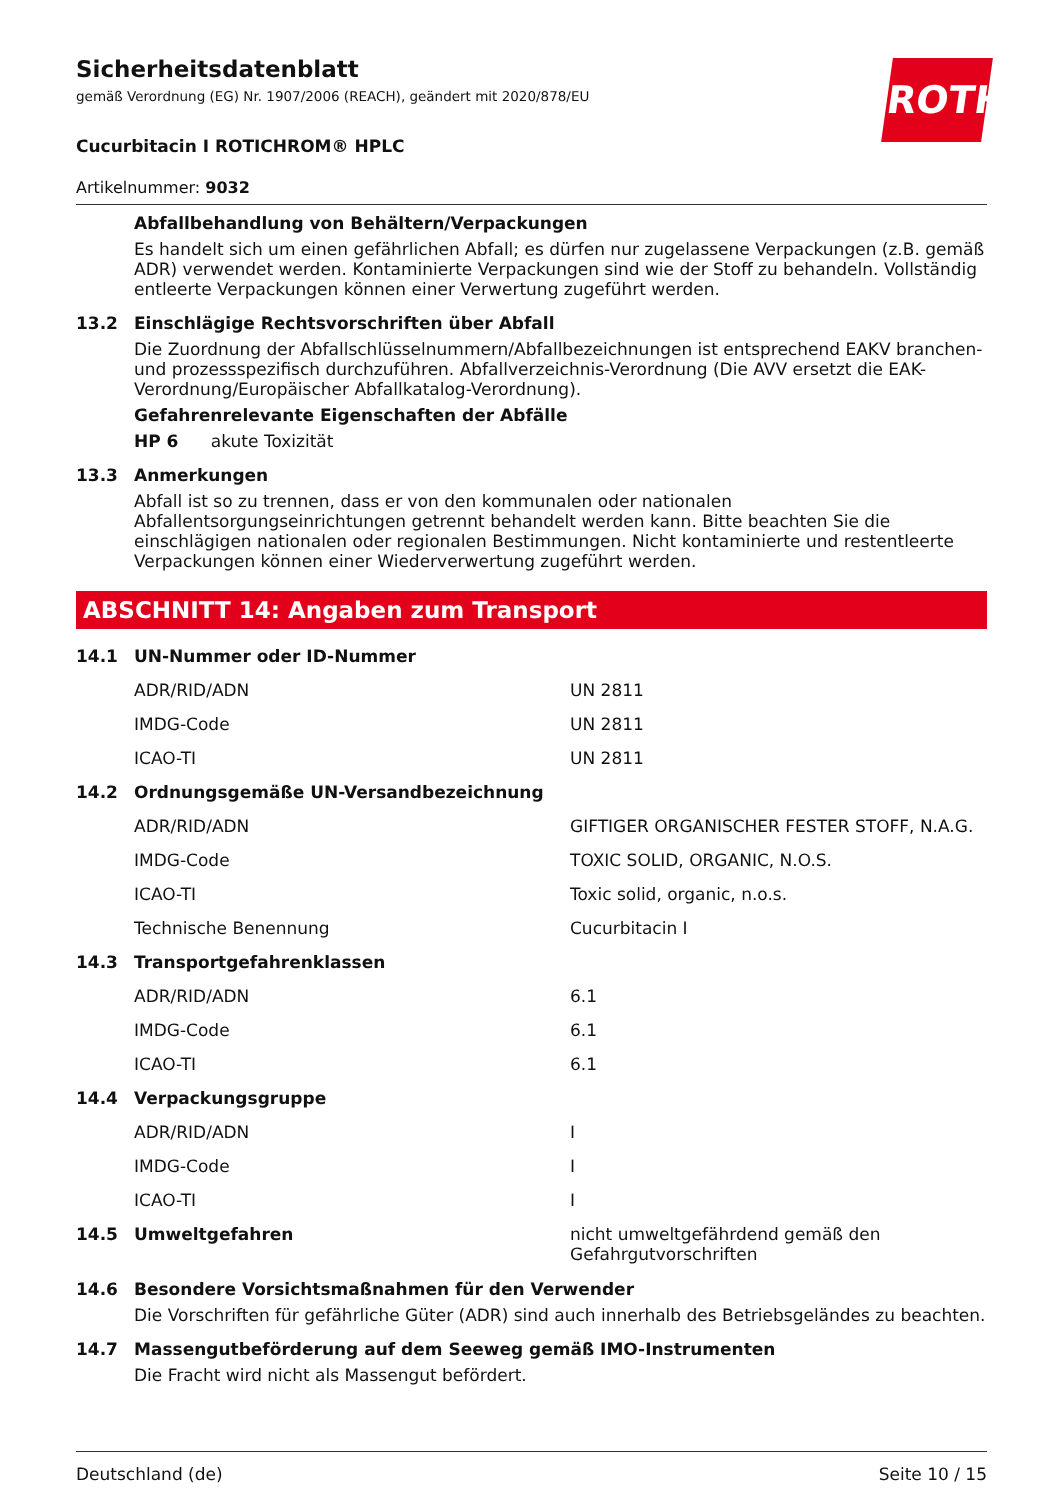ROTH
Sicherheitsdatenblatt
gemäß Verordnung (EG) Nr. 1907/2006 (REACH), geändert mit 2020/878/EU
Cucurbitacin I ROTICHROM® HPLC
Artikelnummer: 9032
Abfallbehandlung von Behältern/Verpackungen
Es handelt sich um einen gefährlichen Abfall; es dürfen nur zugelassene Verpackungen (z.B. gemäß ADR) verwendet werden. Kontaminierte Verpackungen sind wie der Stoff zu behandeln. Vollständig entleerte Verpackungen können einer Verwertung zugeführt werden.
13.2 Einschlägige Rechtsvorschriften über Abfall
Die Zuordnung der Abfallschlüsselnummern/Abfallbezeichnungen ist entsprechend EAKV branchen- und prozessspezifisch durchzuführen. Abfallverzeichnis-Verordnung (Die AVV ersetzt die EAK-Verordnung/Europäischer Abfallkatalog-Verordnung).
Gefahrenrelevante Eigenschaften der Abfälle
HP 6 akute Toxizität
13.3 Anmerkungen
Abfall ist so zu trennen, dass er von den kommunalen oder nationalen Abfallentsorgungseinrichtungen getrennt behandelt werden kann. Bitte beachten Sie die einschlägigen nationalen oder regionalen Bestimmungen. Nicht kontaminierte und restentleerte Verpackungen können einer Wiederverwertung zugeführt werden.
ABSCHNITT 14: Angaben zum Transport
| 14.1 | UN-Nummer oder ID-Nummer | |
| | ADR/RID/ADN | UN 2811 |
| | IMDG-Code | UN 2811 |
| | ICAO-TI | UN 2811 |
| 14.2 | Ordnungsgemäße UN-Versandbezeichnung | |
| | ADR/RID/ADN | GIFTIGER ORGANISCHER FESTER STOFF, N.A.G. |
| | IMDG-Code | TOXIC SOLID, ORGANIC, N.O.S. |
| | ICAO-TI | Toxic solid, organic, n.o.s. |
| | Technische Benennung | Cucurbitacin I |
| 14.3 | Transportgefahrenklassen | |
| | ADR/RID/ADN | 6.1 |
| | IMDG-Code | 6.1 |
| | ICAO-TI | 6.1 |
| 14.4 | Verpackungsgruppe | |
| | ADR/RID/ADN | I |
| | IMDG-Code | I |
| | ICAO-TI | I |
| 14.5 | Umweltgefahren | nicht umweltgefährdend gemäß den Gefahrgutvorschriften |
14.6 Besondere Vorsichtsmaßnahmen für den Verwender
Die Vorschriften für gefährliche Güter (ADR) sind auch innerhalb des Betriebsgeländes zu beachten.
14.7 Massengutbeförderung auf dem Seeweg gemäß IMO-Instrumenten
Die Fracht wird nicht als Massengut befördert.
Deutschland (de) Seite 10 / 15